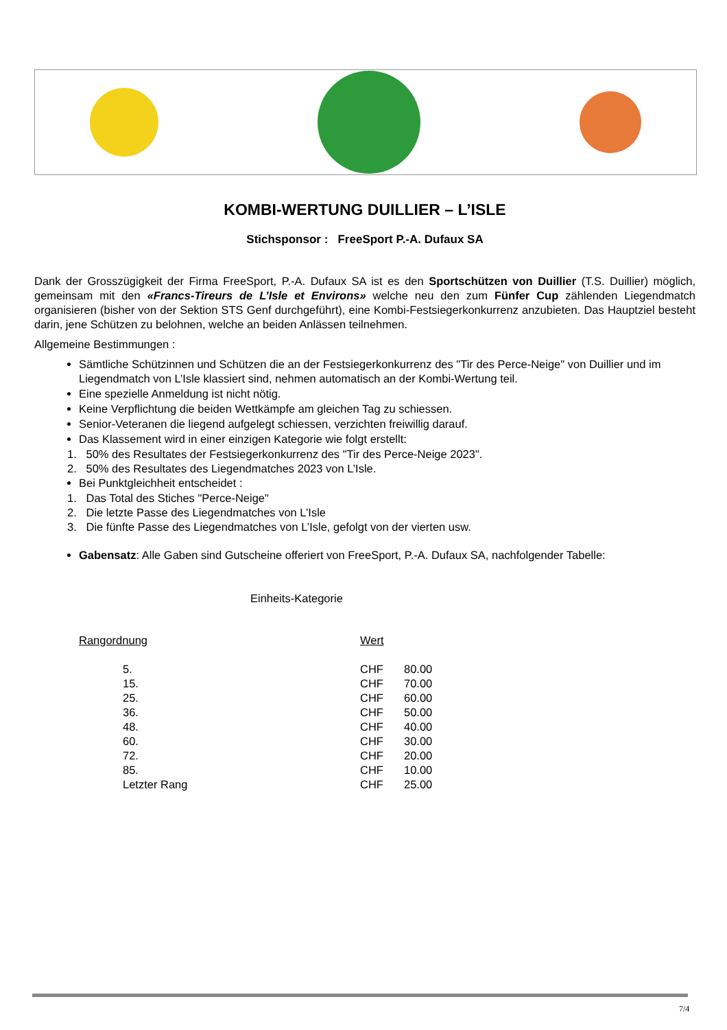KOMBI-WERTUNG DUILLIER – L’ISLE
Stichsponsor : FreeSport P.-A. Dufaux SA
Dank der Grosszügigkeit der Firma FreeSport, P.-A. Dufaux SA ist es den Sportschützen von Duillier (T.S. Duillier) möglich, gemeinsam mit den «Francs-Tireurs de L’Isle et Environs» welche neu den zum Fünfer Cup zählenden Liegendmatch organisieren (bisher von der Sektion STS Genf durchgeführt), eine Kombi-Festsiegerkonkurrenz anzubieten. Das Hauptziel besteht darin, jene Schützen zu belohnen, welche an beiden Anlässen teilnehmen.
Allgemeine Bestimmungen :
Sämtliche Schützinnen und Schützen die an der Festsiegerkonkurrenz des "Tir des Perce-Neige" von Duillier und im Liegendmatch von L’Isle klassiert sind, nehmen automatisch an der Kombi-Wertung teil.
Eine spezielle Anmeldung ist nicht nötig.
Keine Verpflichtung die beiden Wettkämpfe am gleichen Tag zu schiessen.
Senior-Veteranen die liegend aufgelegt schiessen, verzichten freiwillig darauf.
Das Klassement wird in einer einzigen Kategorie wie folgt erstellt:
1. 50% des Resultates der Festsiegerkonkurrenz des "Tir des Perce-Neige 2023".
2. 50% des Resultates des Liegendmatches 2023 von L’Isle.
Bei Punktgleichheit entscheidet :
1. Das Total des Stiches "Perce-Neige"
2. Die letzte Passe des Liegendmatches von L’Isle
3. Die fünfte Passe des Liegendmatches von L’Isle, gefolgt von der vierten usw.
Gabensatz: Alle Gaben sind Gutscheine offeriert von FreeSport, P.-A. Dufaux SA, nachfolgender Tabelle:
Einheits-Kategorie
| Rangordnung | Wert | |
| --- | --- | --- |
| 5. | CHF | 80.00 |
| 15. | CHF | 70.00 |
| 25. | CHF | 60.00 |
| 36. | CHF | 50.00 |
| 48. | CHF | 40.00 |
| 60. | CHF | 30.00 |
| 72. | CHF | 20.00 |
| 85. | CHF | 10.00 |
| Letzter Rang | CHF | 25.00 |
7/4